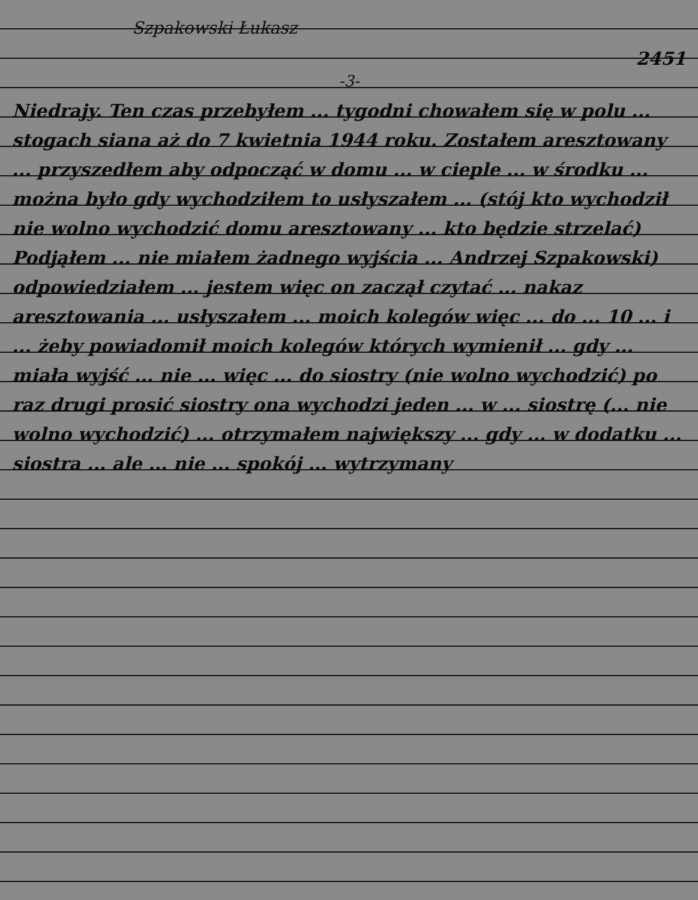Szpakowski Łukasz 2451
-3-
Niedrajy. Ten czas przebyłem ... tygodni chowałem się w polu ... stogach siana aż do 7 kwietnia 1944 roku. Zostałem aresztowany ... przyszedłem aby odpocząć w domu ... w cieple ... w środku ... można było gdy wychodziłem to usłyszałem ... (stój kto wychodził nie wolno wychodzić domu aresztowany ... kto będzie strzelać) Podjąłem ... nie miałem żadnego wyjścia ... Andrzej Szpakowski) odpowiedziałem ... jestem więc on zaczął czytać ... nakaz aresztowania ... usłyszałem ... moich kolegów więc ... do ... 10 ... i ... żeby powiadomił moich kolegów których wymienił ... gdy ... miała wyjść ... nie ... więc ... do siostry (nie wolno wychodzić) po raz drugi prosić siostry ona wychodzi jeden ... w ... siostrę (... nie wolno wychodzić) ... otrzymałem największy ... gdy ... w dodatku ... siostra ... ale ... nie ... spokój ... wytrzymany